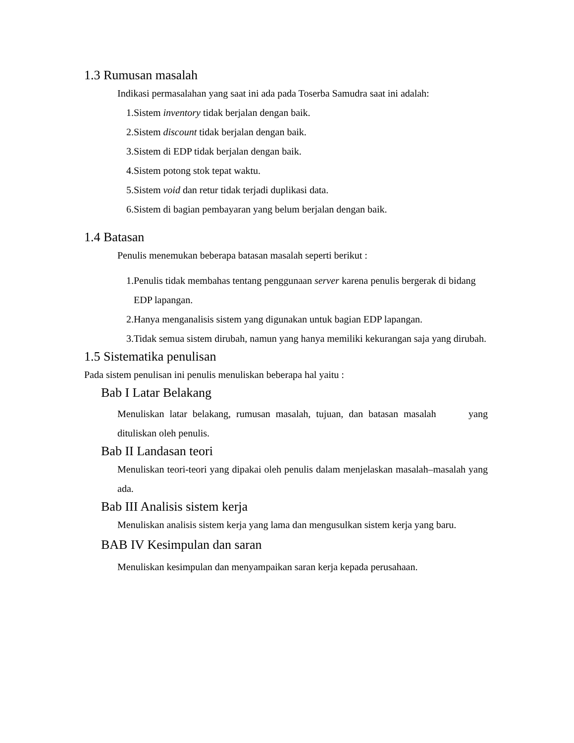1.3 Rumusan masalah
Indikasi permasalahan yang saat ini ada pada Toserba Samudra saat ini adalah:
1. Sistem inventory tidak berjalan dengan baik.
2. Sistem discount tidak berjalan dengan baik.
3. Sistem di EDP tidak berjalan dengan baik.
4. Sistem potong stok tepat waktu.
5. Sistem void dan retur tidak terjadi duplikasi data.
6. Sistem di bagian pembayaran yang belum berjalan dengan baik.
1.4 Batasan
Penulis menemukan beberapa batasan masalah seperti berikut :
1. Penulis tidak membahas tentang penggunaan server karena penulis bergerak di bidang EDP lapangan.
2. Hanya menganalisis sistem yang digunakan untuk bagian EDP lapangan.
3. Tidak semua sistem dirubah, namun yang hanya memiliki kekurangan saja yang dirubah.
1.5 Sistematika penulisan
Pada sistem penulisan ini penulis menuliskan beberapa hal yaitu :
Bab I Latar Belakang
Menuliskan latar belakang, rumusan masalah, tujuan, dan batasan masalah yang dituliskan oleh penulis.
Bab II Landasan teori
Menuliskan teori-teori yang dipakai oleh penulis dalam menjelaskan masalah–masalah yang ada.
Bab III Analisis sistem kerja
Menuliskan analisis sistem kerja yang lama dan mengusulkan sistem kerja yang baru.
BAB IV Kesimpulan dan saran
Menuliskan kesimpulan dan menyampaikan saran kerja kepada perusahaan.